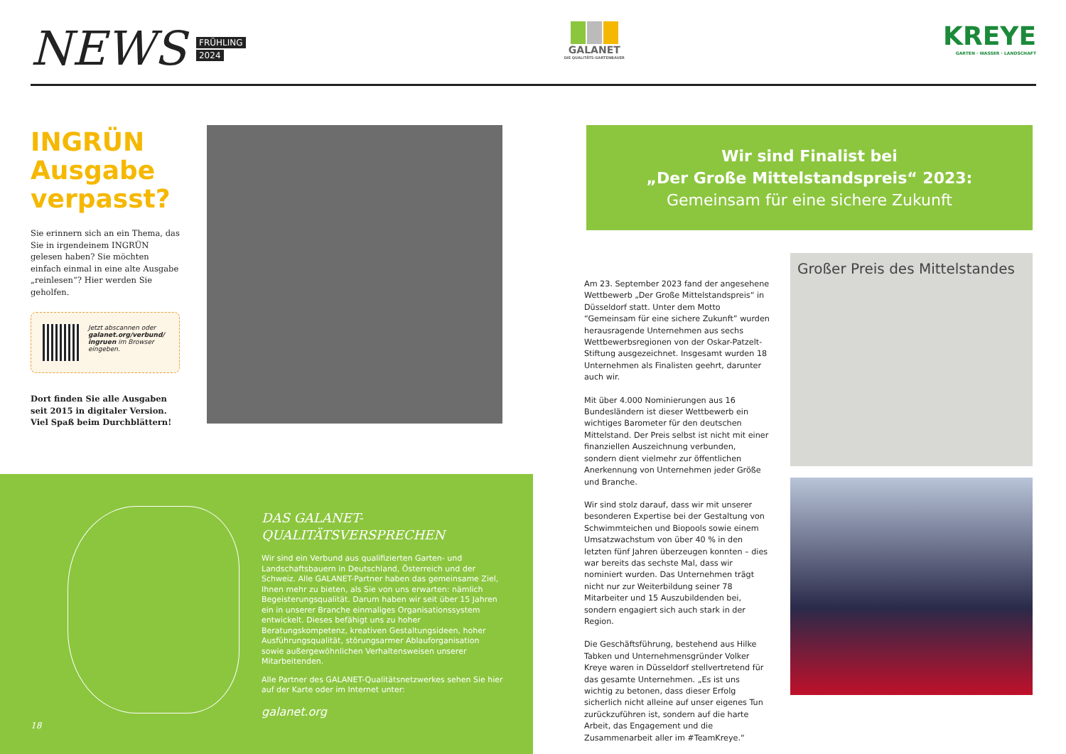NEWS
FRÜHLING
2024
GALANET
DIE QUALITÄTS-GARTENBAUER
KREYE
GARTEN · WASSER · LANDSCHAFT
INGRÜN Ausgabe verpasst?
Sie erinnern sich an ein Thema, das Sie in irgendeinem INGRÜN gelesen haben? Sie möchten einfach einmal in eine alte Ausgabe „reinlesen“? Hier werden Sie geholfen.
Jetzt abscannen oder galanet.org/verbund/ ingruen im Browser eingeben.
Dort finden Sie alle Ausgaben seit 2015 in digitaler Version. Viel Spaß beim Durchblättern!
DAS GALANET-
QUALITÄTSVERSPRECHEN
Wir sind ein Verbund aus qualifizierten Garten- und Landschaftsbauern in Deutschland, Österreich und der Schweiz. Alle GALANET-Partner haben das gemeinsame Ziel, Ihnen mehr zu bieten, als Sie von uns erwarten: nämlich Begeisterungsqualität. Darum haben wir seit über 15 Jahren ein in unserer Branche einmaliges Organisationssystem entwickelt. Dieses befähigt uns zu hoher Beratungskompetenz, kreativen Gestaltungsideen, hoher Ausführungsqualität, störungsarmer Ablauforganisation sowie außergewöhnlichen Verhaltensweisen unserer Mitarbeitenden.
Alle Partner des GALANET-Qualitätsnetzwerkes sehen Sie hier auf der Karte oder im Internet unter:
galanet.org
18
Wir sind Finalist bei
„Der Große Mittelstandspreis“ 2023:
Gemeinsam für eine sichere Zukunft
Am 23. September 2023 fand der angesehene Wettbewerb „Der Große Mittelstandspreis“ in Düsseldorf statt. Unter dem Motto “Gemeinsam für eine sichere Zukunft” wurden herausragende Unternehmen aus sechs Wettbewerbsregionen von der Oskar-Patzelt-Stiftung ausgezeichnet. Insgesamt wurden 18 Unternehmen als Finalisten geehrt, darunter auch wir.
Mit über 4.000 Nominierungen aus 16 Bundesländern ist dieser Wettbewerb ein wichtiges Barometer für den deutschen Mittelstand. Der Preis selbst ist nicht mit einer finanziellen Auszeichnung verbunden, sondern dient vielmehr zur öffentlichen Anerkennung von Unternehmen jeder Größe und Branche.
Wir sind stolz darauf, dass wir mit unserer besonderen Expertise bei der Gestaltung von Schwimmteichen und Biopools sowie einem Umsatzwachstum von über 40 % in den letzten fünf Jahren überzeugen konnten – dies war bereits das sechste Mal, dass wir nominiert wurden. Das Unternehmen trägt nicht nur zur Weiterbildung seiner 78 Mitarbeiter und 15 Auszubildenden bei, sondern engagiert sich auch stark in der Region.
Die Geschäftsführung, bestehend aus Hilke Tabken und Unternehmensgründer Volker Kreye waren in Düsseldorf stellvertretend für das gesamte Unternehmen. „Es ist uns wichtig zu betonen, dass dieser Erfolg sicherlich nicht alleine auf unser eigenes Tun zurückzuführen ist, sondern auf die harte Arbeit, das Engagement und die Zusammenarbeit aller im #TeamKreye.“
Großer Preis des Mittelstandes